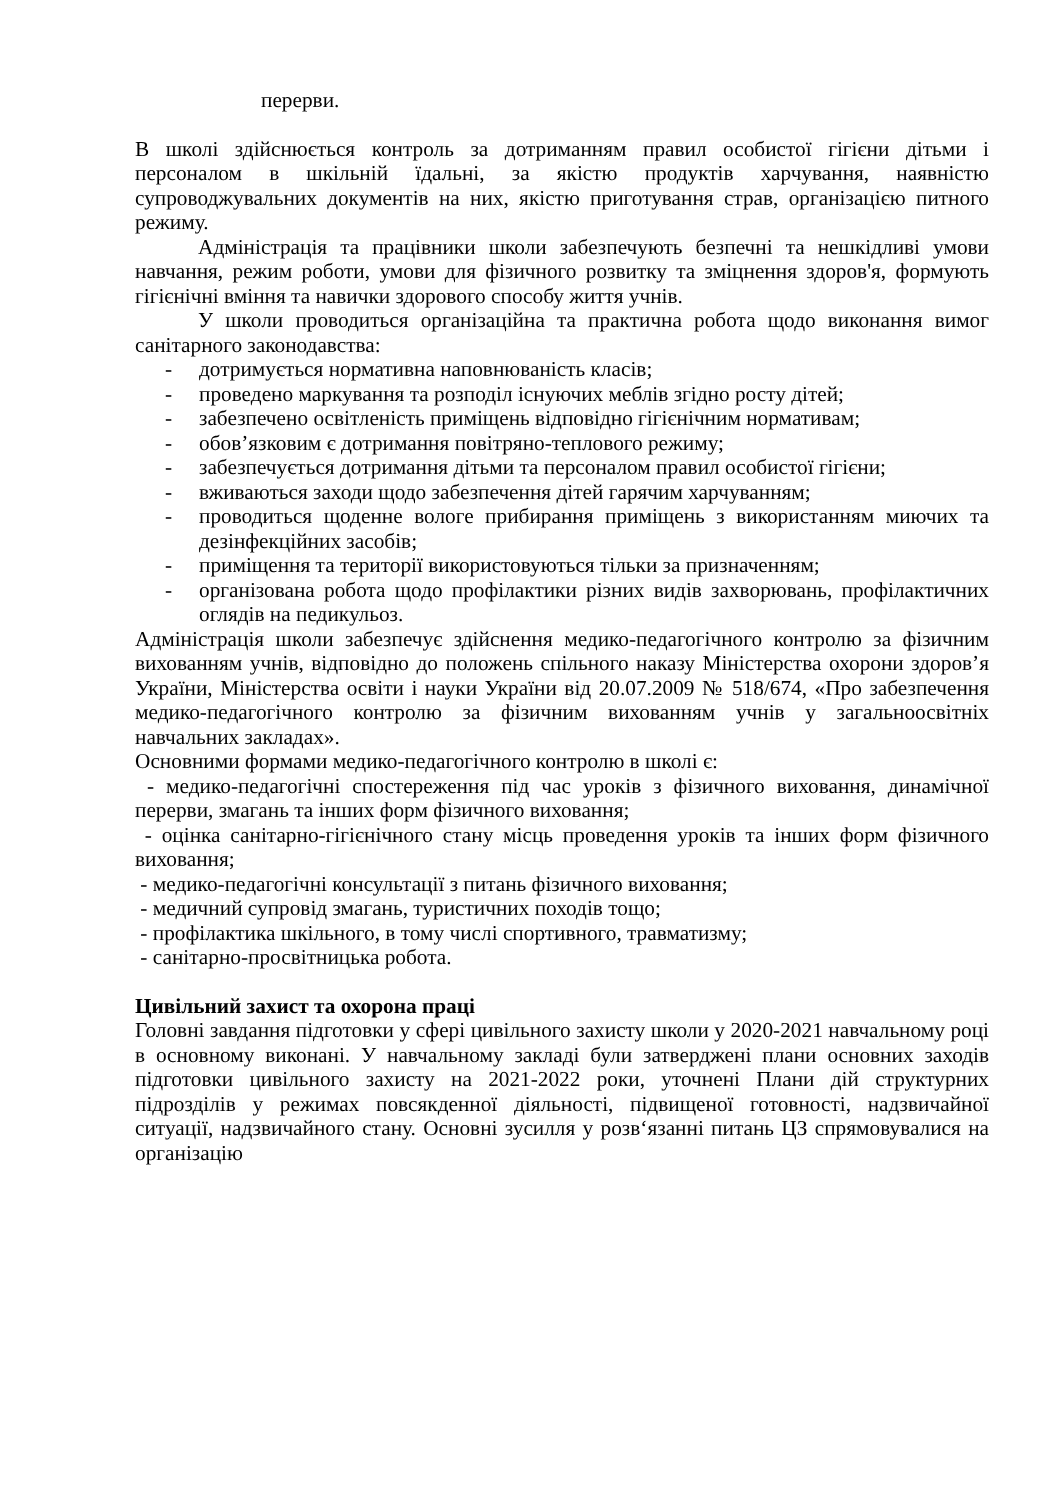перерви.
В школі здійснюється контроль за дотриманням правил особистої гігієни дітьми і персоналом в шкільній їдальні, за якістю продуктів харчування, наявністю супроводжувальних документів на них, якістю приготування страв, організацією питного режиму.
Адміністрація та працівники школи забезпечують безпечні та нешкідливі умови навчання, режим роботи, умови для фізичного розвитку та зміцнення здоров'я, формують гігієнічні вміння та навички здорового способу життя учнів.
У школи проводиться організаційна та практична робота щодо виконання вимог санітарного законодавства:
- дотримується нормативна наповнюваність класів;
- проведено маркування та розподіл існуючих меблів згідно росту дітей;
- забезпечено освітленість приміщень відповідно гігієнічним нормативам;
- обов’язковим є дотримання повітряно-теплового режиму;
- забезпечується дотримання дітьми та персоналом правил особистої гігієни;
- вживаються заходи щодо забезпечення дітей гарячим харчуванням;
- проводиться щоденне вологе прибирання приміщень з використанням миючих та дезінфекційних засобів;
- приміщення та території використовуються тільки за призначенням;
- організована робота щодо профілактики різних видів захворювань, профілактичних оглядів на педикульоз.
Адміністрація школи забезпечує здійснення медико-педагогічного контролю за фізичним вихованням учнів, відповідно до положень спільного наказу Міністерства охорони здоров’я України, Міністерства освіти і науки України від 20.07.2009 № 518/674, «Про забезпечення медико-педагогічного контролю за фізичним вихованням учнів у загальноосвітніх навчальних закладах».
Основними формами медико-педагогічного контролю в школі є:
- медико-педагогічні спостереження під час уроків з фізичного виховання, динамічної перерви, змагань та інших форм фізичного виховання;
- оцінка санітарно-гігієнічного стану місць проведення уроків та інших форм фізичного виховання;
- медико-педагогічні консультації з питань фізичного виховання;
- медичний супровід змагань, туристичних походів тощо;
- профілактика шкільного, в тому числі спортивного, травматизму;
- санітарно-просвітницька робота.
Цивільний захист та охорона праці
Головні завдання підготовки у сфері цивільного захисту школи у 2020-2021 навчальному році в основному виконані. У навчальному закладі були затверджені плани основних заходів підготовки цивільного захисту на 2021-2022 роки, уточнені Плани дій структурних підрозділів у режимах повсякденної діяльності, підвищеної готовності, надзвичайної ситуації, надзвичайного стану. Основні зусилля у розв‘язанні питань ЦЗ спрямовувалися на організацію